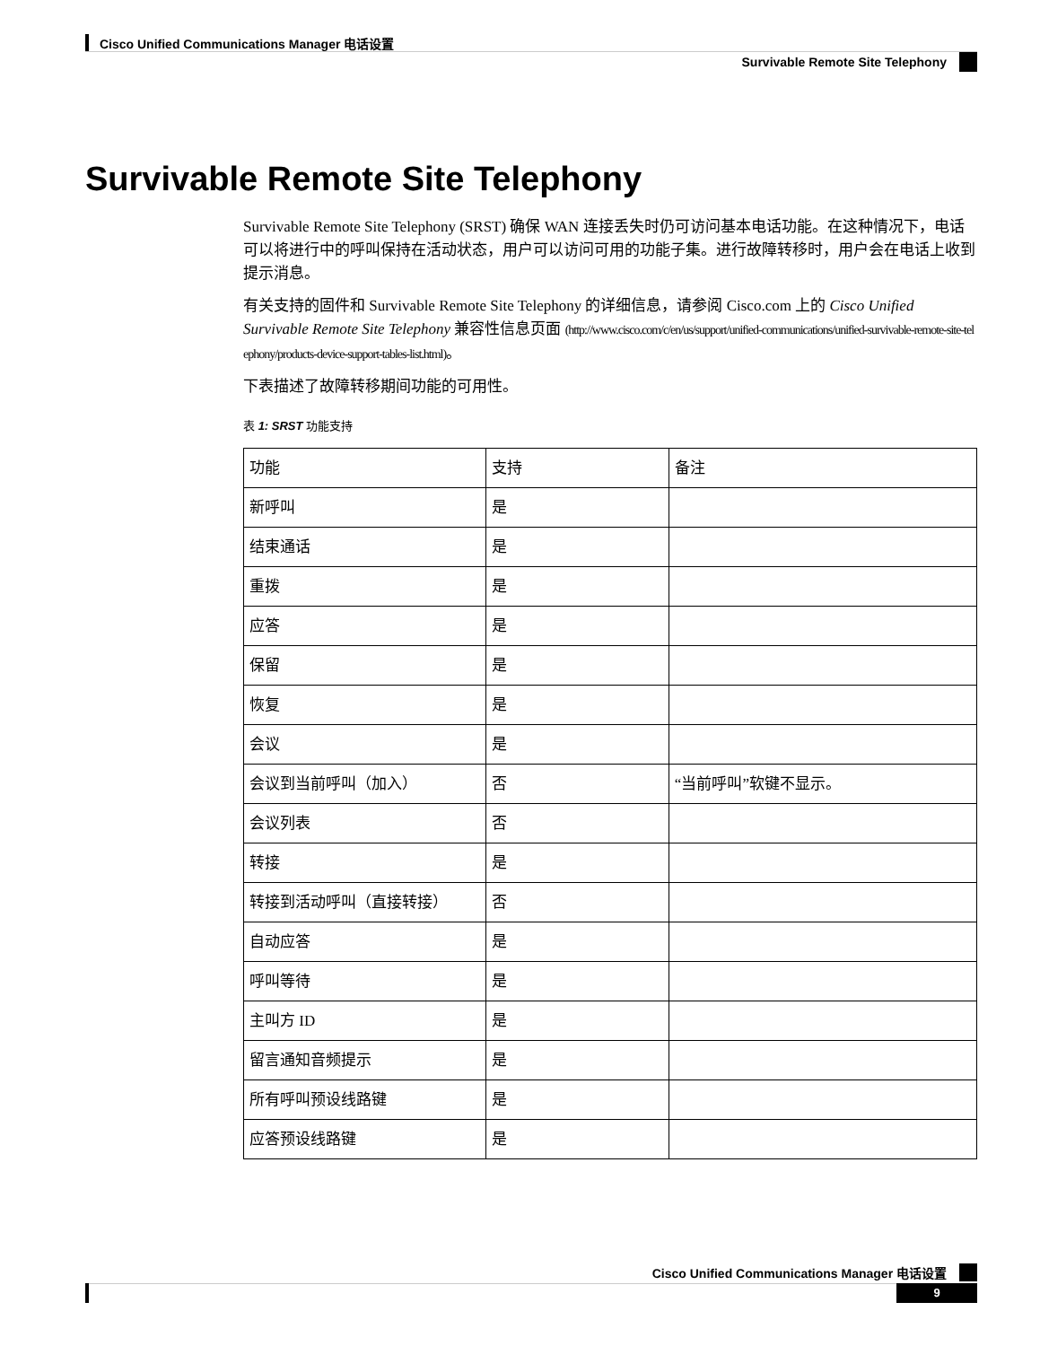Cisco Unified Communications Manager 电话设置
Survivable Remote Site Telephony
Survivable Remote Site Telephony
Survivable Remote Site Telephony (SRST) 确保 WAN 连接丢失时仍可访问基本电话功能。在这种情况下，电话可以将进行中的呼叫保持在活动状态，用户可以访问可用的功能子集。进行故障转移时，用户会在电话上收到提示消息。
有关支持的固件和 Survivable Remote Site Telephony 的详细信息，请参阅 Cisco.com 上的 Cisco Unified Survivable Remote Site Telephony 兼容性信息页面 (http://www.cisco.com/c/en/us/support/unified-communications/unified-survivable-remote-site-telephony/products-device-support-tables-list.html)。
下表描述了故障转移期间功能的可用性。
表 1: SRST 功能支持
| 功能 | 支持 | 备注 |
| --- | --- | --- |
| 新呼叫 | 是 | |
| 结束通话 | 是 | |
| 重拨 | 是 | |
| 应答 | 是 | |
| 保留 | 是 | |
| 恢复 | 是 | |
| 会议 | 是 | |
| 会议到当前呼叫（加入） | 否 | “当前呼叫”软键不显示。 |
| 会议列表 | 否 | |
| 转接 | 是 | |
| 转接到活动呼叫（直接转接） | 否 | |
| 自动应答 | 是 | |
| 呼叫等待 | 是 | |
| 主叫方 ID | 是 | |
| 留言通知音频提示 | 是 | |
| 所有呼叫预设线路键 | 是 | |
| 应答预设线路键 | 是 | |
Cisco Unified Communications Manager 电话设置
9